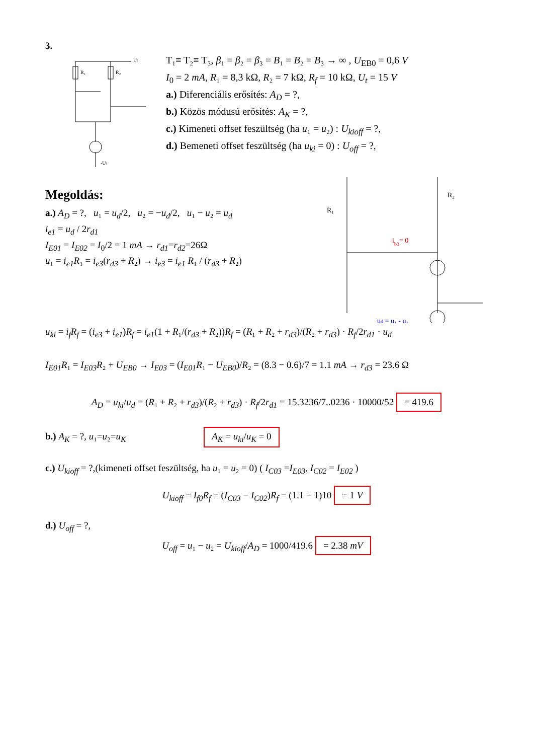3.
R₁
R₂
Uₜ
-Uₜ
T₁≡ T₂≡ T₃, β₁ = β₂ = β₃ = B₁ = B₂ = B₃ → ∞ , U<sub>EB0</sub> = 0,6 V
I<sub>0</sub> = 2 mA, R₁ = 8,3 kΩ, R₂ = 7 kΩ, R<sub>f</sub> = 10 kΩ, U<sub>t</sub> = 15 V
a.) Diferenciális erősítés: A<sub>D</sub> = ?,
b.) Közös módusú erősítés: A<sub>K</sub> = ?,
c.) Kimeneti offset feszültség (ha u₁ = u₂) : U<sub>kioff</sub> = ?,
d.) Bemeneti offset feszültség (ha u<sub>ki</sub> = 0) : U<sub>off</sub> = ?,
Megoldás:
a.) A<sub>D</sub> = ?, u₁ = u<sub>d</sub>/2, u₂ = −u<sub>d</sub>/2, u₁ − u₂ = u<sub>d</sub>
i<sub>e1</sub> = u<sub>d</sub> / 2r<sub>d1</sub>
I<sub>E01</sub> = I<sub>E02</sub> = I<sub>0</sub>/2 = 1 mA → r<sub>d1</sub>=r<sub>d2</sub>=26Ω
u₁ = i<sub>e1</sub>R₁ = i<sub>e3</sub>(r<sub>d3</sub> + R₂) → i<sub>e3</sub> = i<sub>e1</sub> R₁ / (r<sub>d3</sub> + R₂)
R₁
R₂
ib3= 0
ud = u₁ - u₂
u<sub>ki</sub> = i<sub>f</sub>R<sub>f</sub> = (i<sub>e3</sub> + i<sub>e1</sub>)R<sub>f</sub> = i<sub>e1</sub>(1 + R₁/(r<sub>d3</sub> + R₂))R<sub>f</sub> = (R₁ + R₂ + r<sub>d3</sub>)/(R₂ + r<sub>d3</sub>) · R<sub>f</sub>/2r<sub>d1</sub> · u<sub>d</sub>
I<sub>E01</sub>R₁ = I<sub>E03</sub>R₂ + U<sub>EB0</sub> → I<sub>E03</sub> = (I<sub>E01</sub>R₁ − U<sub>EB0</sub>)/R₂ = (8.3 − 0.6)/7 = 1.1 mA → r<sub>d3</sub> = 23.6 Ω
A<sub>D</sub> = u<sub>ki</sub>/u<sub>d</sub> = (R₁ + R₂ + r<sub>d3</sub>)/(R₂ + r<sub>d3</sub>) · R<sub>f</sub>/2r<sub>d1</sub> = 15.3236/7..0236 · 10000/52 = 419.6
b.) A<sub>K</sub> = ?, u₁=u₂=u<sub>K</sub> A<sub>K</sub> = u<sub>ki</sub>/u<sub>K</sub> = 0
c.) U<sub>kioff</sub> = ?,(kimeneti offset feszültség, ha u₁ = u₂ = 0) ( I<sub>C03</sub> =I<sub>E03</sub>, I<sub>C02</sub> = I<sub>E02</sub> )
U<sub>kioff</sub> = I<sub>f0</sub>R<sub>f</sub> = (I<sub>C03</sub> − I<sub>C02</sub>)R<sub>f</sub> = (1.1 − 1)10 = 1 V
d.) U<sub>off</sub> = ?,
U<sub>off</sub> = u₁ − u₂ = U<sub>kioff</sub>/A<sub>D</sub> = 1000/419.6 = 2.38 mV